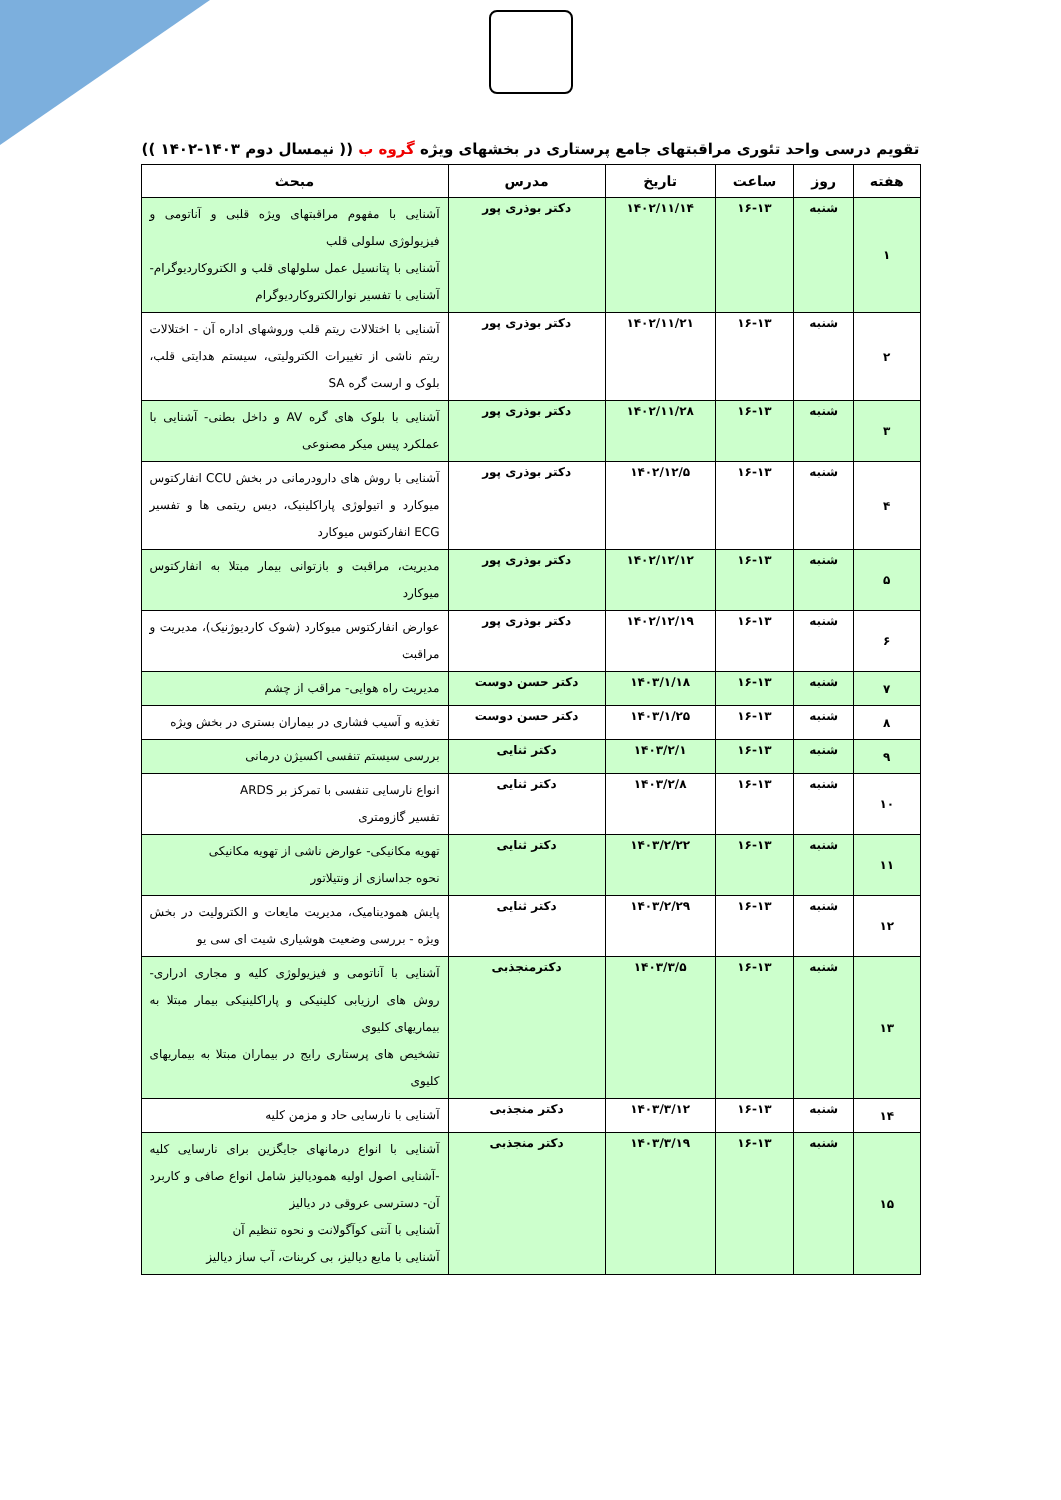تقویم درسی واحد تئوری مراقبتهای جامع پرستاری در بخشهای ویژه گروه ب (( نیمسال دوم ۱۴۰۳-۱۴۰۲ ))
| هفته | روز | ساعت | تاریخ | مدرس | مبحث |
| --- | --- | --- | --- | --- | --- |
| ۱ | شنبه | ۱۶-۱۳ | ۱۴۰۲/۱۱/۱۴ | دکتر بوذری پور | آشنایی با مفهوم مراقبتهای ویژه قلبی و آناتومی و فیزیولوژی سلولی قلب آشنایی با پتانسیل عمل سلولهای قلب و الکتروکاردیوگرام- آشنایی با تفسیر نوارالکتروکاردیوگرام |
| ۲ | شنبه | ۱۶-۱۳ | ۱۴۰۲/۱۱/۲۱ | دکتر بوذری پور | آشنایی با اختلالات ریتم قلب وروشهای اداره آن - اختلالات ریتم ناشی از تغییرات الکترولیتی، سیستم هدایتی قلب، بلوک و ارست گره SA |
| ۳ | شنبه | ۱۶-۱۳ | ۱۴۰۲/۱۱/۲۸ | دکتر بوذری پور | آشنایی با بلوک های گره AV و داخل بطنی- آشنایی با عملکرد پیس میکر مصنوعی |
| ۴ | شنبه | ۱۶-۱۳ | ۱۴۰۲/۱۲/۵ | دکتر بوذری پور | آشنایی با روش های دارودرمانی در بخش CCU انفارکتوس میوکارد و اتیولوژی پاراکلینیک، دیس ریتمی ها و تفسیر ECG انفارکتوس میوکارد |
| ۵ | شنبه | ۱۶-۱۳ | ۱۴۰۲/۱۲/۱۲ | دکتر بوذری پور | مدیریت، مراقبت و بازتوانی بیمار مبتلا به انفارکتوس میوکارد |
| ۶ | شنبه | ۱۶-۱۳ | ۱۴۰۲/۱۲/۱۹ | دکتر بوذری پور | عوارض انفارکتوس میوکارد (شوک کاردیوژنیک)، مدیریت و مراقبت |
| ۷ | شنبه | ۱۶-۱۳ | ۱۴۰۳/۱/۱۸ | دکتر حسن دوست | مدیریت راه هوایی- مراقب از چشم |
| ۸ | شنبه | ۱۶-۱۳ | ۱۴۰۳/۱/۲۵ | دکتر حسن دوست | تغذیه و آسیب فشاری در بیماران بستری در بخش ویژه |
| ۹ | شنبه | ۱۶-۱۳ | ۱۴۰۳/۲/۱ | دکتر ثنایی | بررسی سیستم تنفسی اکسیژن درمانی |
| ۱۰ | شنبه | ۱۶-۱۳ | ۱۴۰۳/۲/۸ | دکتر ثنایی | انواع نارسایی تنفسی با تمرکز بر ARDS تفسیر گازومتری |
| ۱۱ | شنبه | ۱۶-۱۳ | ۱۴۰۳/۲/۲۲ | دکتر ثنایی | تهویه مکانیکی- عوارض ناشی از تهویه مکانیکی نحوه جداسازی از ونتیلاتور |
| ۱۲ | شنبه | ۱۶-۱۳ | ۱۴۰۳/۲/۲۹ | دکتر ثنایی | پایش همودینامیک، مدیریت مایعات و الکترولیت در بخش ویژه - بررسی وضعیت هوشیاری شیت ای سی یو |
| ۱۳ | شنبه | ۱۶-۱۳ | ۱۴۰۳/۳/۵ | دکترمنجذبی | آشنایی با آناتومی و فیزیولوژی کلیه و مجاری ادراری- روش های ارزیابی کلینیکی و پاراکلینیکی بیمار مبتلا به بیماریهای کلیوی تشخیص های پرستاری رایج در بیماران مبتلا به بیماریهای کلیوی |
| ۱۴ | شنبه | ۱۶-۱۳ | ۱۴۰۳/۳/۱۲ | دکتر منجذبی | آشنایی با نارسایی حاد و مزمن کلیه |
| ۱۵ | شنبه | ۱۶-۱۳ | ۱۴۰۳/۳/۱۹ | دکتر منجذبی | آشنایی با انواع درمانهای جایگزین برای نارسایی کلیه -آشنایی اصول اولیه همودیالیز شامل انواع صافی و کاربرد آن- دسترسی عروقی در دیالیز آشنایی با آنتی کوآگولانت و نحوه تنظیم آن آشنایی با مایع دیالیز، بی کربنات، آب ساز دیالیز |